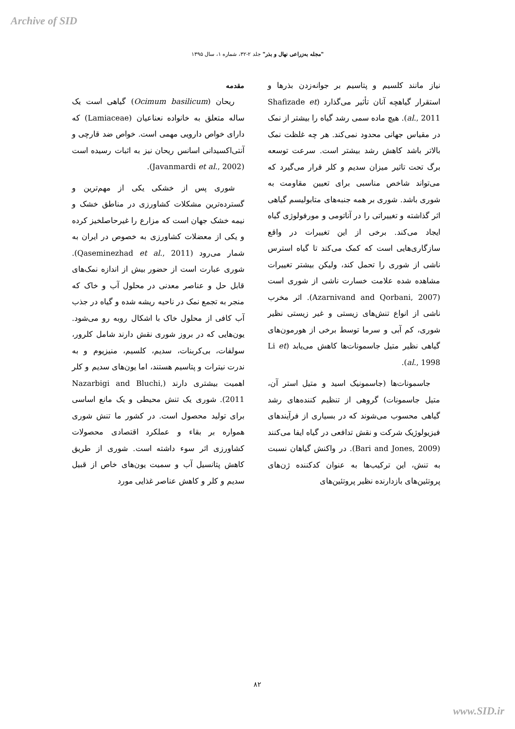Archive of SID
"مجله به‌زراعی نهال و بذر" جلد ۲-۳۲، شماره ۱، سال ۱۳۹۵
مقدمه
ریحان (Ocimum basilicum) گیاهی است یک ساله متعلق به خانواده نعناعیان (Lamiaceae) که دارای خواص دارویی مهمی است. خواص ضد قارچی و آنتی‌اکسیدانی اسانس ریحان نیز به اثبات رسیده است (Javanmardi et al., 2002).
شوری پس از خشکی یکی از مهم‌ترین و گسترده‌ترین مشکلات کشاورزی در مناطق خشک و نیمه خشک جهان است که مزارع را غیرحاصلخیز کرده و یکی از معضلات کشاورزی به خصوص در ایران به شمار می‌رود (Qaseminezhad et al., 2011). شوری عبارت است از حضور بیش از اندازه نمک‌های قابل حل و عناصر معدنی در محلول آب و خاک که منجر به تجمع نمک در ناحیه ریشه شده و گیاه در جذب آب کافی از محلول خاک با اشکال روبه رو می‌شود. یون‌هایی که در بروز شوری نقش دارند شامل کلرور، سولفات، بی‌کربنات، سدیم، کلسیم، منیزیوم و به ندرت نیترات و پتاسیم هستند، اما یون‌های سدیم و کلر اهمیت بیشتری دارند (Nazarbigi and Bluchi, 2011). شوری یک تنش محیطی و یک مانع اساسی برای تولید محصول است. در کشور ما تنش شوری همواره بر بقاء و عملکرد اقتصادی محصولات کشاورزی اثر سوء داشته است. شوری از طریق کاهش پتانسیل آب و سمیت یون‌های خاص از قبیل سدیم و کلر و کاهش عناصر غذایی مورد
نیاز مانند کلسیم و پتاسیم بر جوانه‌زدن بذرها و استقرار گیاهچه آنان تأثیر می‌گذارد (Shafizade et al., 2011). هیچ ماده سمی رشد گیاه را بیشتر از نمک در مقیاس جهانی محدود نمی‌کند. هر چه غلظت نمک بالاتر باشد کاهش رشد بیشتر است. سرعت توسعه برگ تحت تاثیر میزان سدیم و کلر قرار می‌گیرد که می‌تواند شاخص مناسبی برای تعیین مقاومت به شوری باشد. شوری بر همه جنبه‌های متابولیسم گیاهی اثر گذاشته و تغییراتی را در آناتومی و مورفولوژی گیاه ایجاد می‌کند. برخی از این تغییرات در واقع سازگاری‌هایی است که کمک می‌کند تا گیاه استرس ناشی از شوری را تحمل کند، ولیکن بیشتر تغییرات مشاهده شده علامت خسارت ناشی از شوری است (Azarnivand and Qorbani, 2007). اثر مخرب ناشی از انواع تنش‌های زیستی و غیر زیستی نظیر شوری، کم آبی و سرما توسط برخی از هورمون‌های گیاهی نظیر متیل جاسمونات‌ها کاهش می‌یابد (Li et al., 1998).
جاسمونات‌ها (جاسمونیک اسید و متیل استر آن، متیل جاسمونات) گروهی از تنظیم کننده‌های رشد گیاهی محسوب می‌شوند که در بسیاری از فرآیندهای فیزیولوژیک شرکت و نقش تدافعی در گیاه ایفا می‌کنند (Bari and Jones, 2009). در واکنش گیاهان نسبت به تنش، این ترکیب‌ها به عنوان کدکننده ژن‌های پروتئین‌های بازدارنده نظیر پروتئین‌های
۸۲
www.SID.ir